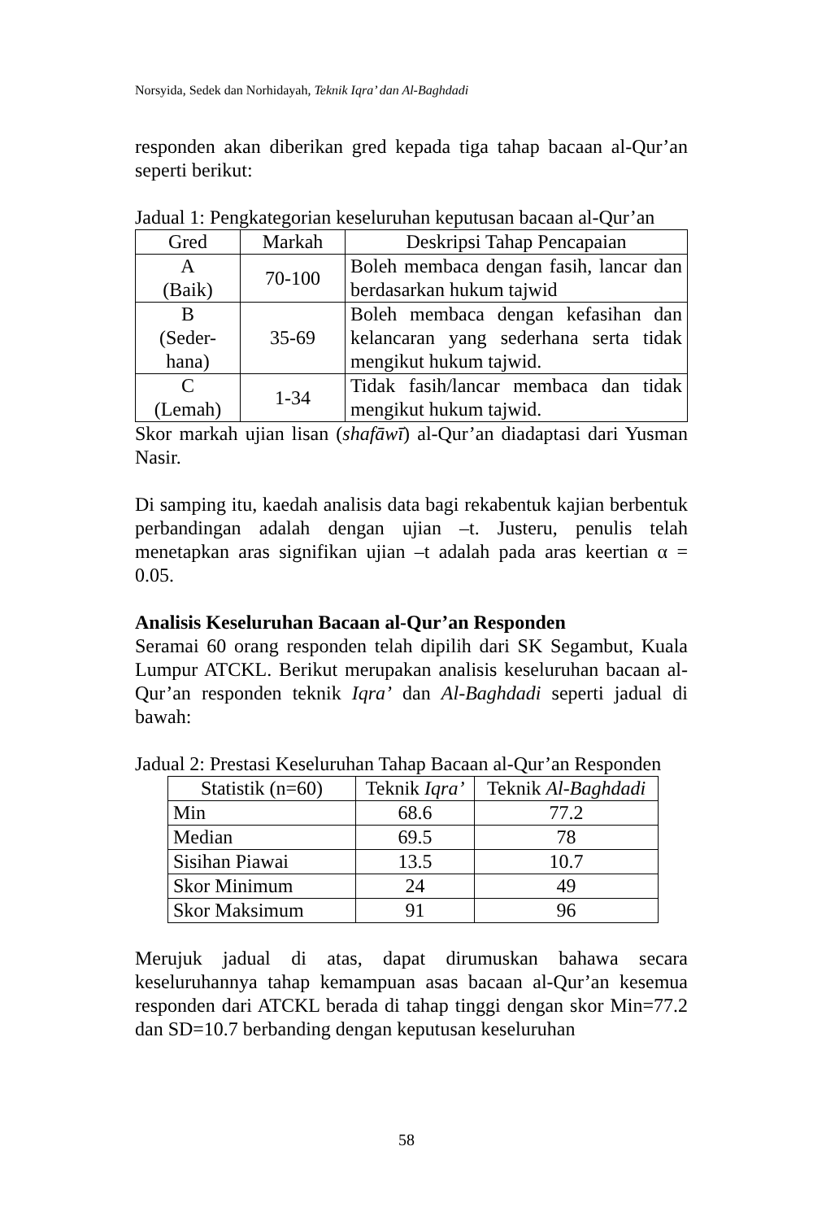Norsyida, Sedek dan Norhidayah, Teknik Iqra’ dan Al-Baghdadi
responden akan diberikan gred kepada tiga tahap bacaan al-Qur’an seperti berikut:
Jadual 1: Pengkategorian keseluruhan keputusan bacaan al-Qur’an
| Gred | Markah | Deskripsi Tahap Pencapaian |
| --- | --- | --- |
| A (Baik) | 70-100 | Boleh membaca dengan fasih, lancar dan berdasarkan hukum tajwid |
| B (Seder- hana) | 35-69 | Boleh membaca dengan kefasihan dan kelancaran yang sederhana serta tidak mengikut hukum tajwid. |
| C (Lemah) | 1-34 | Tidak fasih/lancar membaca dan tidak mengikut hukum tajwid. |
Skor markah ujian lisan (shafāwī) al-Qur’an diadaptasi dari Yusman Nasir.
Di samping itu, kaedah analisis data bagi rekabentuk kajian berbentuk perbandingan adalah dengan ujian –t. Justeru, penulis telah menetapkan aras signifikan ujian –t adalah pada aras keertian α = 0.05.
Analisis Keseluruhan Bacaan al-Qur’an Responden
Seramai 60 orang responden telah dipilih dari SK Segambut, Kuala Lumpur ATCKL. Berikut merupakan analisis keseluruhan bacaan al-Qur’an responden teknik Iqra’ dan Al-Baghdadi seperti jadual di bawah:
Jadual 2: Prestasi Keseluruhan Tahap Bacaan al-Qur’an Responden
| Statistik (n=60) | Teknik Iqra’ | Teknik Al-Baghdadi |
| --- | --- | --- |
| Min | 68.6 | 77.2 |
| Median | 69.5 | 78 |
| Sisihan Piawai | 13.5 | 10.7 |
| Skor Minimum | 24 | 49 |
| Skor Maksimum | 91 | 96 |
Merujuk jadual di atas, dapat dirumuskan bahawa secara keseluruhannya tahap kemampuan asas bacaan al-Qur’an kesemua responden dari ATCKL berada di tahap tinggi dengan skor Min=77.2 dan SD=10.7 berbanding dengan keputusan keseluruhan
58